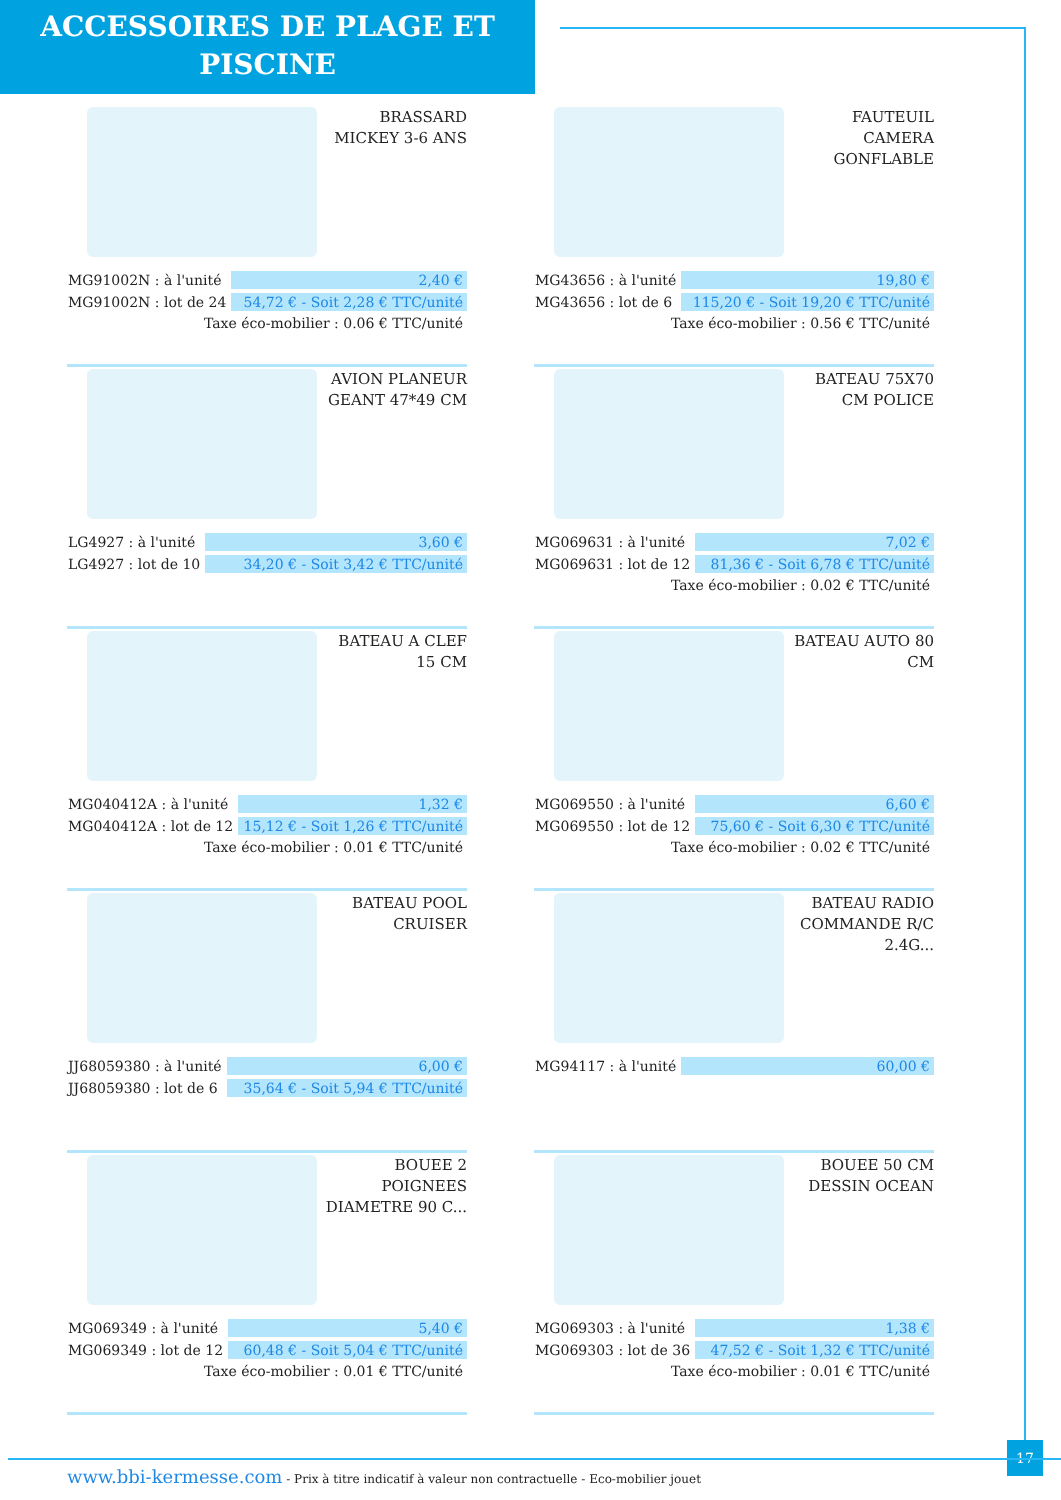ACCESSOIRES DE PLAGE ET
PISCINE
BRASSARD MICKEY 3-6 ANS
| MG91002N : à l'unité | 2,40 € |
| MG91002N : lot de 24 | 54,72 € - Soit 2,28 € TTC/unité |
Taxe éco-mobilier : 0.06 € TTC/unité
FAUTEUIL CAMERA GONFLABLE
| MG43656 : à l'unité | 19,80 € |
| MG43656 : lot de 6 | 115,20 € - Soit 19,20 € TTC/unité |
Taxe éco-mobilier : 0.56 € TTC/unité
AVION PLANEUR GEANT 47*49 CM
| LG4927 : à l'unité | 3,60 € |
| LG4927 : lot de 10 | 34,20 € - Soit 3,42 € TTC/unité |
BATEAU 75X70 CM POLICE
| MG069631 : à l'unité | 7,02 € |
| MG069631 : lot de 12 | 81,36 € - Soit 6,78 € TTC/unité |
Taxe éco-mobilier : 0.02 € TTC/unité
BATEAU A CLEF 15 CM
| MG040412A : à l'unité | 1,32 € |
| MG040412A : lot de 12 | 15,12 € - Soit 1,26 € TTC/unité |
Taxe éco-mobilier : 0.01 € TTC/unité
BATEAU AUTO 80 CM
| MG069550 : à l'unité | 6,60 € |
| MG069550 : lot de 12 | 75,60 € - Soit 6,30 € TTC/unité |
Taxe éco-mobilier : 0.02 € TTC/unité
BATEAU POOL CRUISER
| JJ68059380 : à l'unité | 6,00 € |
| JJ68059380 : lot de 6 | 35,64 € - Soit 5,94 € TTC/unité |
BATEAU RADIO COMMANDE R/C 2.4G...
| MG94117 : à l'unité | 60,00 € |
BOUEE 2 POIGNEES DIAMETRE 90 C...
| MG069349 : à l'unité | 5,40 € |
| MG069349 : lot de 12 | 60,48 € - Soit 5,04 € TTC/unité |
Taxe éco-mobilier : 0.01 € TTC/unité
BOUEE 50 CM DESSIN OCEAN
| MG069303 : à l'unité | 1,38 € |
| MG069303 : lot de 36 | 47,52 € - Soit 1,32 € TTC/unité |
Taxe éco-mobilier : 0.01 € TTC/unité
17
www.bbi-kermesse.com - Prix à titre indicatif à valeur non contractuelle - Eco-mobilier jouet